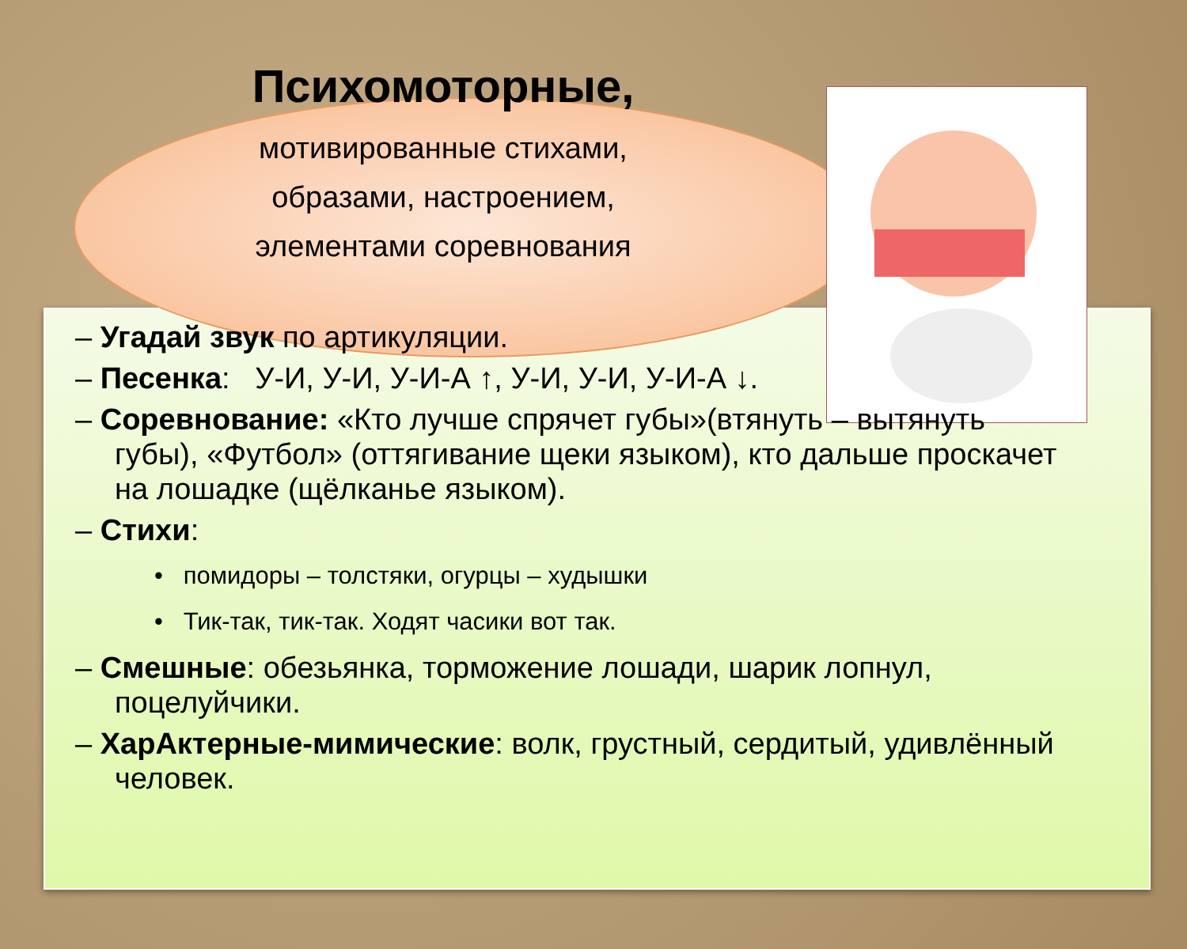Психомоторные,
мотивированные стихами,
образами, настроением,
элементами соревнования
– Угадай звук по артикуляции.
– Песенка: У-И, У-И, У-И-А ↑, У-И, У-И, У-И-А ↓.
– Соревнование: «Кто лучше спрячет губы»(втянуть – вытянуть губы), «Футбол» (оттягивание щеки языком), кто дальше проскачет на лошадке (щёлканье языком).
– Стихи:
• помидоры – толстяки, огурцы – худышки
• Тик-так, тик-так. Ходят часики вот так.
– Смешные: обезьянка, торможение лошади, шарик лопнул, поцелуйчики.
– ХарАктерные-мимические: волк, грустный, сердитый, удивлённый человек.